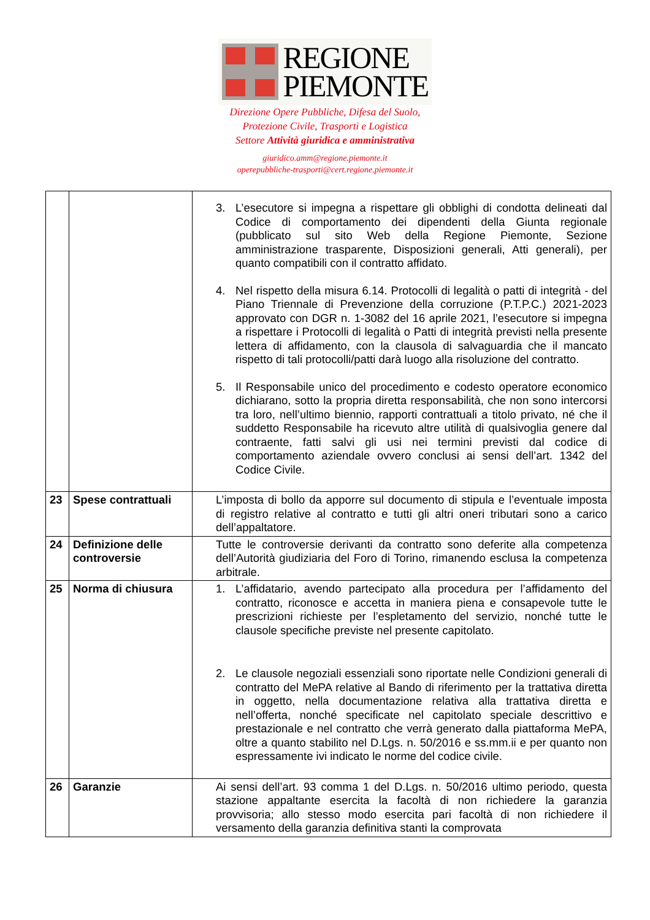REGIONE
PIEMONTE
Direzione Opere Pubbliche, Difesa del Suolo,
Protezione Civile, Trasporti e Logistica
Settore Attività giuridica e amministrativa
giuridico.amm@regione.piemonte.it
operepubbliche-trasporti@cert.regione.piemonte.it
| | | 3. L’esecutore si impegna a rispettare gli obblighi di condotta delineati dal Codice di comportamento dei dipendenti della Giunta regionale (pubblicato sul sito Web della Regione Piemonte, Sezione amministrazione trasparente, Disposizioni generali, Atti generali), per quanto compatibili con il contratto affidato. 4. Nel rispetto della misura 6.14. Protocolli di legalità o patti di integrità - del Piano Triennale di Prevenzione della corruzione (P.T.P.C.) 2021-2023 approvato con DGR n. 1-3082 del 16 aprile 2021, l’esecutore si impegna a rispettare i Protocolli di legalità o Patti di integrità previsti nella presente lettera di affidamento, con la clausola di salvaguardia che il mancato rispetto di tali protocolli/patti darà luogo alla risoluzione del contratto. 5. Il Responsabile unico del procedimento e codesto operatore economico dichiarano, sotto la propria diretta responsabilità, che non sono intercorsi tra loro, nell’ultimo biennio, rapporti contrattuali a titolo privato, né che il suddetto Responsabile ha ricevuto altre utilità di qualsivoglia genere dal contraente, fatti salvi gli usi nei termini previsti dal codice di comportamento aziendale ovvero conclusi ai sensi dell’art. 1342 del Codice Civile. |
| 23 | Spese contrattuali | L’imposta di bollo da apporre sul documento di stipula e l’eventuale imposta di registro relative al contratto e tutti gli altri oneri tributari sono a carico dell’appaltatore. |
| 24 | Definizione delle controversie | Tutte le controversie derivanti da contratto sono deferite alla competenza dell’Autorità giudiziaria del Foro di Torino, rimanendo esclusa la competenza arbitrale. |
| 25 | Norma di chiusura | 1. L’affidatario, avendo partecipato alla procedura per l’affidamento del contratto, riconosce e accetta in maniera piena e consapevole tutte le prescrizioni richieste per l’espletamento del servizio, nonché tutte le clausole specifiche previste nel presente capitolato. 2. Le clausole negoziali essenziali sono riportate nelle Condizioni generali di contratto del MePA relative al Bando di riferimento per la trattativa diretta in oggetto, nella documentazione relativa alla trattativa diretta e nell’offerta, nonché specificate nel capitolato speciale descrittivo e prestazionale e nel contratto che verrà generato dalla piattaforma MePA, oltre a quanto stabilito nel D.Lgs. n. 50/2016 e ss.mm.ii e per quanto non espressamente ivi indicato le norme del codice civile. |
| 26 | Garanzie | Ai sensi dell’art. 93 comma 1 del D.Lgs. n. 50/2016 ultimo periodo, questa stazione appaltante esercita la facoltà di non richiedere la garanzia provvisoria; allo stesso modo esercita pari facoltà di non richiedere il versamento della garanzia definitiva stanti la comprovata |